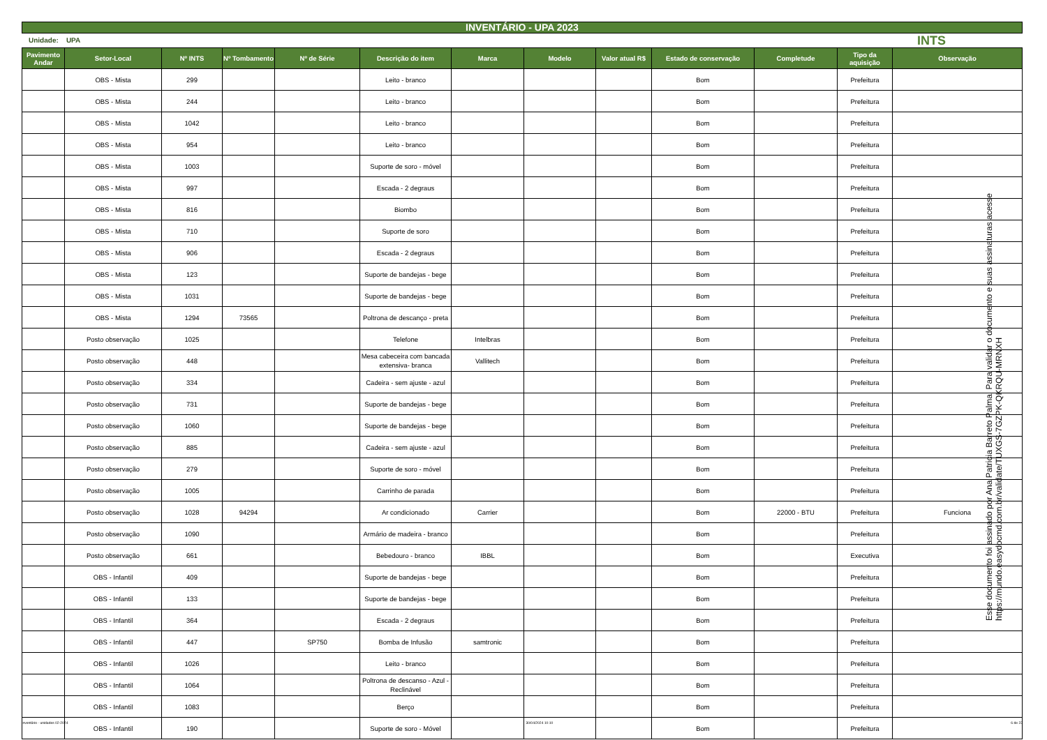INVENTÁRIO - UPA 2023
Unidade: UPA INTS
| Pavimento Andar | Setor-Local | Nº INTS | Nº Tombamento | Nº de Série | Descrição do item | Marca | Modelo | Valor atual R$ | Estado de conservação | Completude | Tipo da aquisição | Observação |
| --- | --- | --- | --- | --- | --- | --- | --- | --- | --- | --- | --- | --- |
| | OBS - Mista | 299 | | | Leito - branco | | | | Bom | | Prefeitura | |
| | OBS - Mista | 244 | | | Leito - branco | | | | Bom | | Prefeitura | |
| | OBS - Mista | 1042 | | | Leito - branco | | | | Bom | | Prefeitura | |
| | OBS - Mista | 954 | | | Leito - branco | | | | Bom | | Prefeitura | |
| | OBS - Mista | 1003 | | | Suporte de soro - móvel | | | | Bom | | Prefeitura | |
| | OBS - Mista | 997 | | | Escada - 2 degraus | | | | Bom | | Prefeitura | |
| | OBS - Mista | 816 | | | Biombo | | | | Bom | | Prefeitura | |
| | OBS - Mista | 710 | | | Suporte de soro | | | | Bom | | Prefeitura | |
| | OBS - Mista | 906 | | | Escada - 2 degraus | | | | Bom | | Prefeitura | |
| | OBS - Mista | 123 | | | Suporte de bandejas - bege | | | | Bom | | Prefeitura | |
| | OBS - Mista | 1031 | | | Suporte de bandejas - bege | | | | Bom | | Prefeitura | |
| | OBS - Mista | 1294 | 73565 | | Poltrona de descanço - preta | | | | Bom | | Prefeitura | |
| | Posto observação | 1025 | | | Telefone | Intelbras | | | Bom | | Prefeitura | |
| | Posto observação | 448 | | | Mesa cabeceira com bancada extensiva- branca | Vallitech | | | Bom | | Prefeitura | |
| | Posto observação | 334 | | | Cadeira - sem ajuste - azul | | | | Bom | | Prefeitura | |
| | Posto observação | 731 | | | Suporte de bandejas - bege | | | | Bom | | Prefeitura | |
| | Posto observação | 1060 | | | Suporte de bandejas - bege | | | | Bom | | Prefeitura | |
| | Posto observação | 885 | | | Cadeira - sem ajuste - azul | | | | Bom | | Prefeitura | |
| | Posto observação | 279 | | | Suporte de soro - móvel | | | | Bom | | Prefeitura | |
| | Posto observação | 1005 | | | Carrinho de parada | | | | Bom | | Prefeitura | |
| | Posto observação | 1028 | 94294 | | Ar condicionado | Carrier | | | Bom | 22000 - BTU | Prefeitura | Funciona |
| | Posto observação | 1090 | | | Armário de madeira - branco | | | | Bom | | Prefeitura | |
| | Posto observação | 661 | | | Bebedouro - branco | IBBL | | | Bom | | Executiva | |
| | OBS - Infantil | 409 | | | Suporte de bandejas - bege | | | | Bom | | Prefeitura | |
| | OBS - Infantil | 133 | | | Suporte de bandejas - bege | | | | Bom | | Prefeitura | |
| | OBS - Infantil | 364 | | | Escada - 2 degraus | | | | Bom | | Prefeitura | |
| | OBS - Infantil | 447 | | SP750 | Bomba de Infusão | samtronic | | | Bom | | Prefeitura | |
| | OBS - Infantil | 1026 | | | Leito - branco | | | | Bom | | Prefeitura | |
| | OBS - Infantil | 1064 | | | Poltrona de descanso - Azul - Reclinável | | | | Bom | | Prefeitura | |
| | OBS - Infantil | 1083 | | | Berço | | | | Bom | | Prefeitura | |
| | OBS - Infantil | 190 | | | Suporte de soro - Móvel | | | | Bom | | Prefeitura | |
Esse documento foi assinado por Ana Patricia Barreto Palma. Para validar o documento e suas assinaturas acesse https://mundo.easydocmd.com.br/validate/TUXGS-7GZPK-QKRQU-MRNXH
Inventário - unidades 02-2024 30/04/2024 10:10 6 de 22